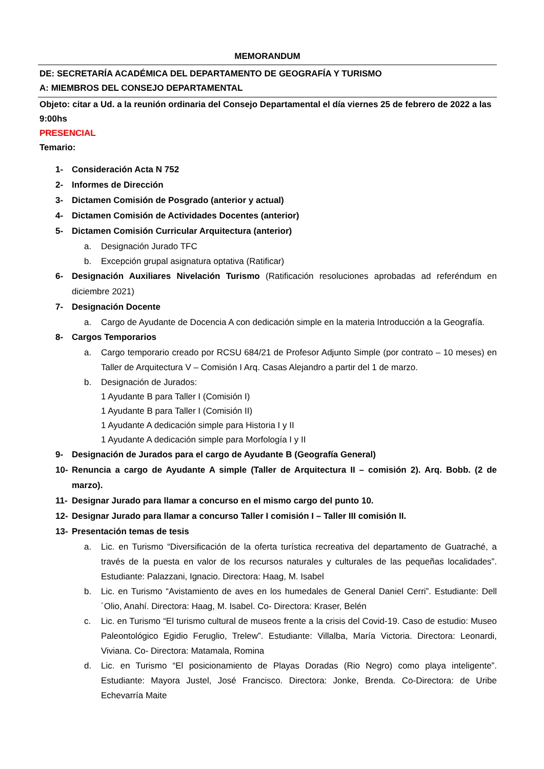MEMORANDUM
DE: SECRETARÍA ACADÉMICA DEL DEPARTAMENTO DE GEOGRAFÍA Y TURISMO
A: MIEMBROS DEL CONSEJO DEPARTAMENTAL
Objeto: citar a Ud. a la reunión ordinaria del Consejo Departamental el día viernes 25 de febrero de 2022 a las 9:00hs
PRESENCIAL
Temario:
1- Consideración Acta N 752
2- Informes de Dirección
3- Dictamen Comisión de Posgrado (anterior y actual)
4- Dictamen Comisión de Actividades Docentes (anterior)
5- Dictamen Comisión Curricular Arquitectura (anterior)
a. Designación Jurado TFC
b. Excepción grupal asignatura optativa (Ratificar)
6- Designación Auxiliares Nivelación Turismo (Ratificación resoluciones aprobadas ad referéndum en diciembre 2021)
7- Designación Docente
a. Cargo de Ayudante de Docencia A con dedicación simple en la materia Introducción a la Geografía.
8- Cargos Temporarios
a. Cargo temporario creado por RCSU 684/21 de Profesor Adjunto Simple (por contrato – 10 meses) en Taller de Arquitectura V – Comisión I Arq. Casas Alejandro a partir del 1 de marzo.
b. Designación de Jurados:
1 Ayudante B para Taller I (Comisión I)
1 Ayudante B para Taller I (Comisión II)
1 Ayudante A dedicación simple para Historia I y II
1 Ayudante A dedicación simple para Morfología I y II
9- Designación de Jurados para el cargo de Ayudante B (Geografía General)
10- Renuncia a cargo de Ayudante A simple (Taller de Arquitectura II – comisión 2). Arq. Bobb. (2 de marzo).
11- Designar Jurado para llamar a concurso en el mismo cargo del punto 10.
12- Designar Jurado para llamar a concurso Taller I comisión I – Taller III comisión II.
13- Presentación temas de tesis
a. Lic. en Turismo “Diversificación de la oferta turística recreativa del departamento de Guatraché, a través de la puesta en valor de los recursos naturales y culturales de las pequeñas localidades”. Estudiante: Palazzani, Ignacio. Directora: Haag, M. Isabel
b. Lic. en Turismo “Avistamiento de aves en los humedales de General Daniel Cerri”. Estudiante: Dell´Olio, Anahí. Directora: Haag, M. Isabel. Co- Directora: Kraser, Belén
c. Lic. en Turismo “El turismo cultural de museos frente a la crisis del Covid-19. Caso de estudio: Museo Paleontológico Egidio Feruglio, Trelew”. Estudiante: Villalba, María Victoria. Directora: Leonardi, Viviana. Co- Directora: Matamala, Romina
d. Lic. en Turismo “El posicionamiento de Playas Doradas (Rio Negro) como playa inteligente”. Estudiante: Mayora Justel, José Francisco. Directora: Jonke, Brenda. Co-Directora: de Uribe Echevarría Maite